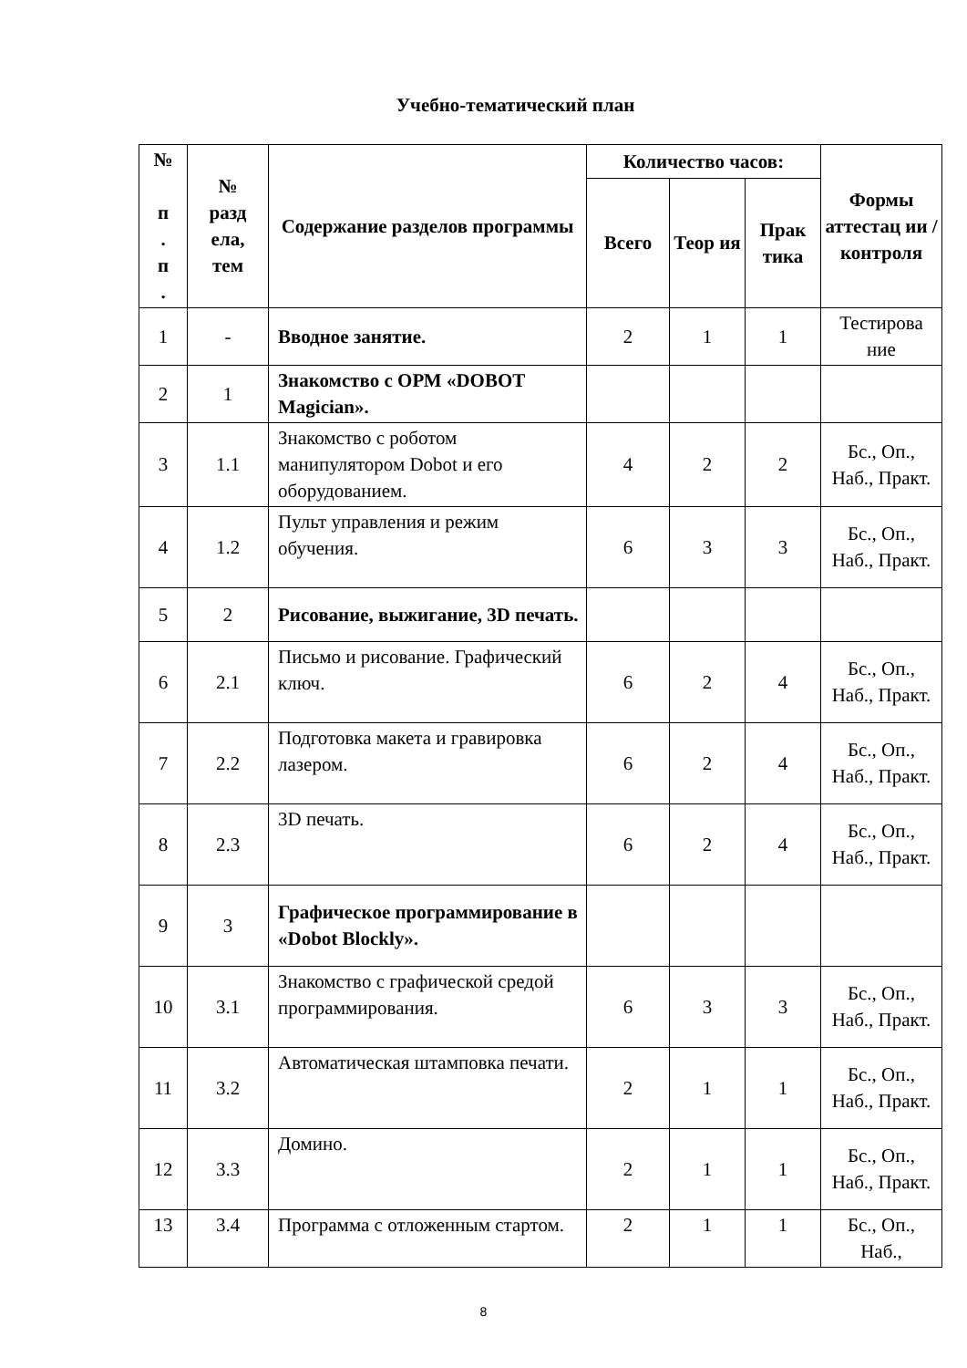Учебно-тематический план
| № п . п . | № разд ела, тем | Содержание разделов программы | Количество часов: | | | Формы аттестац ии / контроля |
| --- | --- | --- | --- | --- | --- | --- |
| | | | Всего | Теор ия | Прак тика | |
| 1 | - | Вводное занятие. | 2 | 1 | 1 | Тестирова ние |
| 2 | 1 | Знакомство с ОРМ «DOBOT Magician». | | | | |
| 3 | 1.1 | Знакомство с роботом манипулятором Dobot и его оборудованием. | 4 | 2 | 2 | Бс., Оп., Наб., Практ. |
| 4 | 1.2 | Пульт управления и режим обучения. | 6 | 3 | 3 | Бс., Оп., Наб., Практ. |
| 5 | 2 | Рисование, выжигание, 3D печать. | | | | |
| 6 | 2.1 | Письмо и рисование. Графический ключ. | 6 | 2 | 4 | Бс., Оп., Наб., Практ. |
| 7 | 2.2 | Подготовка макета и гравировка лазером. | 6 | 2 | 4 | Бс., Оп., Наб., Практ. |
| 8 | 2.3 | 3D печать. | 6 | 2 | 4 | Бс., Оп., Наб., Практ. |
| 9 | 3 | Графическое программирование в «Dobot Blockly». | | | | |
| 10 | 3.1 | Знакомство с графической средой программирования. | 6 | 3 | 3 | Бс., Оп., Наб., Практ. |
| 11 | 3.2 | Автоматическая штамповка печати. | 2 | 1 | 1 | Бс., Оп., Наб., Практ. |
| 12 | 3.3 | Домино. | 2 | 1 | 1 | Бс., Оп., Наб., Практ. |
| 13 | 3.4 | Программа с отложенным стартом. | 2 | 1 | 1 | Бс., Оп., Наб., |
8